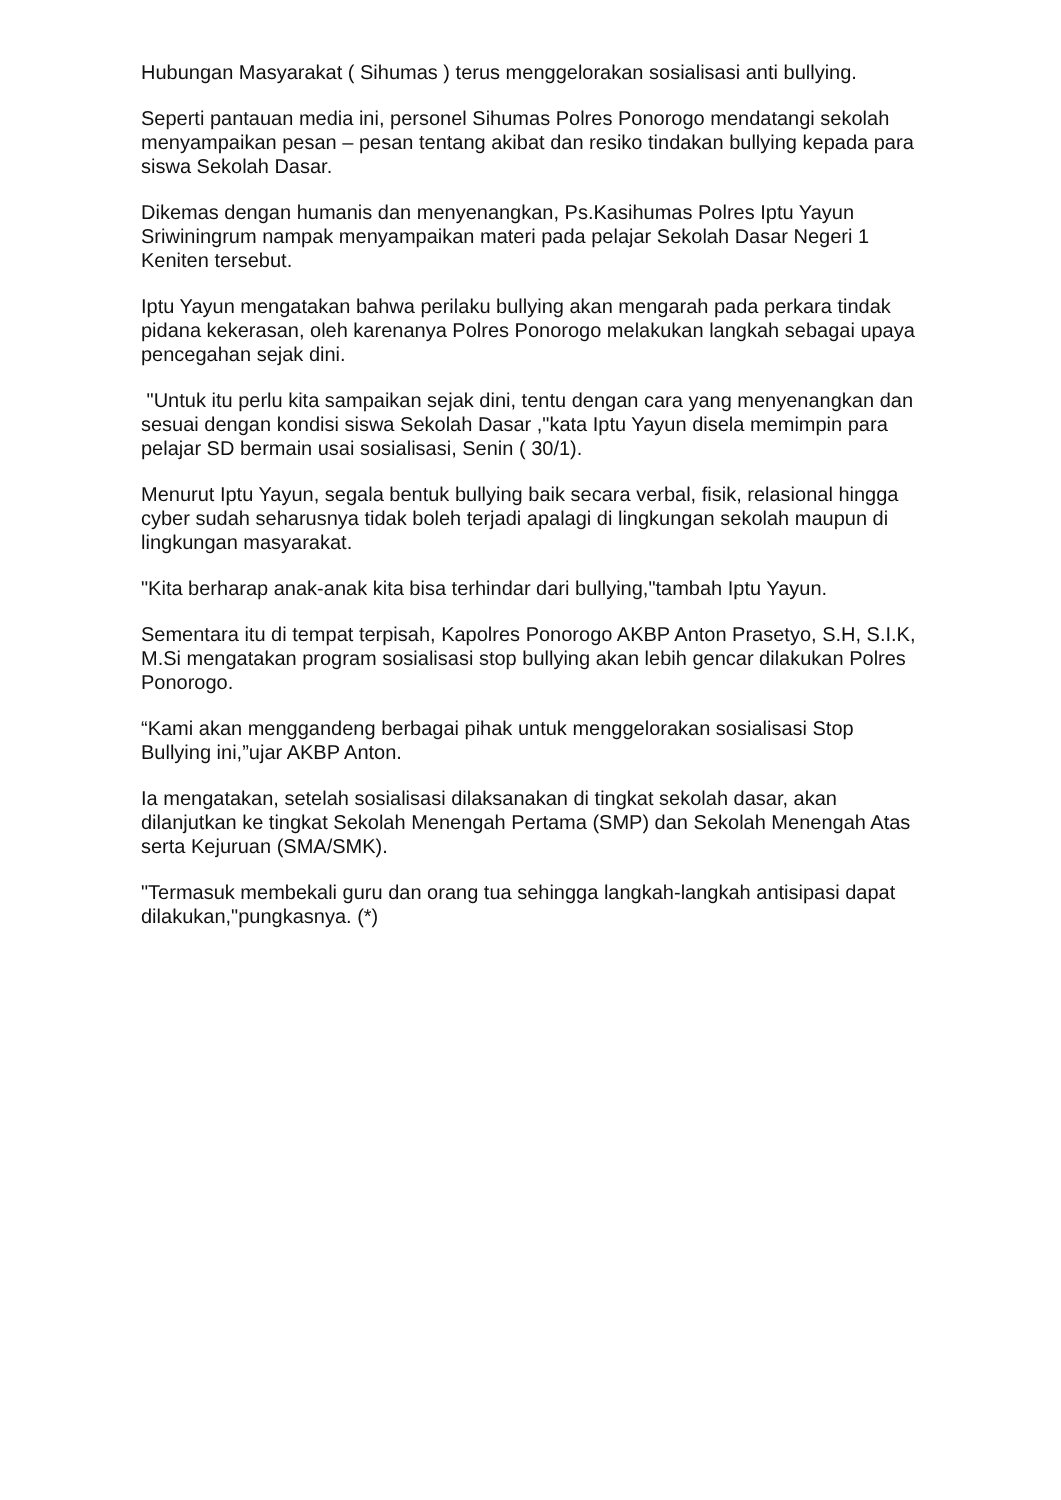Hubungan Masyarakat ( Sihumas ) terus menggelorakan sosialisasi anti bullying.
Seperti pantauan media ini, personel Sihumas Polres Ponorogo mendatangi sekolah menyampaikan pesan – pesan tentang akibat dan resiko tindakan bullying kepada para siswa Sekolah Dasar.
Dikemas dengan humanis dan menyenangkan, Ps.Kasihumas Polres Iptu Yayun Sriwiningrum nampak menyampaikan materi pada pelajar Sekolah Dasar Negeri 1 Keniten tersebut.
Iptu Yayun mengatakan bahwa perilaku bullying akan mengarah pada perkara tindak pidana kekerasan, oleh karenanya Polres Ponorogo melakukan langkah sebagai upaya pencegahan sejak dini.
"Untuk itu perlu kita sampaikan sejak dini, tentu dengan cara yang menyenangkan dan sesuai dengan kondisi siswa Sekolah Dasar ,"kata Iptu Yayun disela memimpin para pelajar SD bermain usai sosialisasi, Senin ( 30/1).
Menurut Iptu Yayun, segala bentuk bullying baik secara verbal, fisik, relasional hingga cyber sudah seharusnya tidak boleh terjadi apalagi di lingkungan sekolah maupun di lingkungan masyarakat.
"Kita berharap anak-anak kita bisa terhindar dari bullying,"tambah Iptu Yayun.
Sementara itu di tempat terpisah, Kapolres Ponorogo AKBP Anton Prasetyo, S.H, S.I.K, M.Si mengatakan program sosialisasi stop bullying akan lebih gencar dilakukan Polres Ponorogo.
“Kami akan menggandeng berbagai pihak untuk menggelorakan sosialisasi Stop Bullying ini,”ujar AKBP Anton.
Ia mengatakan, setelah sosialisasi dilaksanakan di tingkat sekolah dasar, akan dilanjutkan ke tingkat Sekolah Menengah Pertama (SMP) dan Sekolah Menengah Atas serta Kejuruan (SMA/SMK).
"Termasuk membekali guru dan orang tua sehingga langkah-langkah antisipasi dapat dilakukan,"pungkasnya. (*)